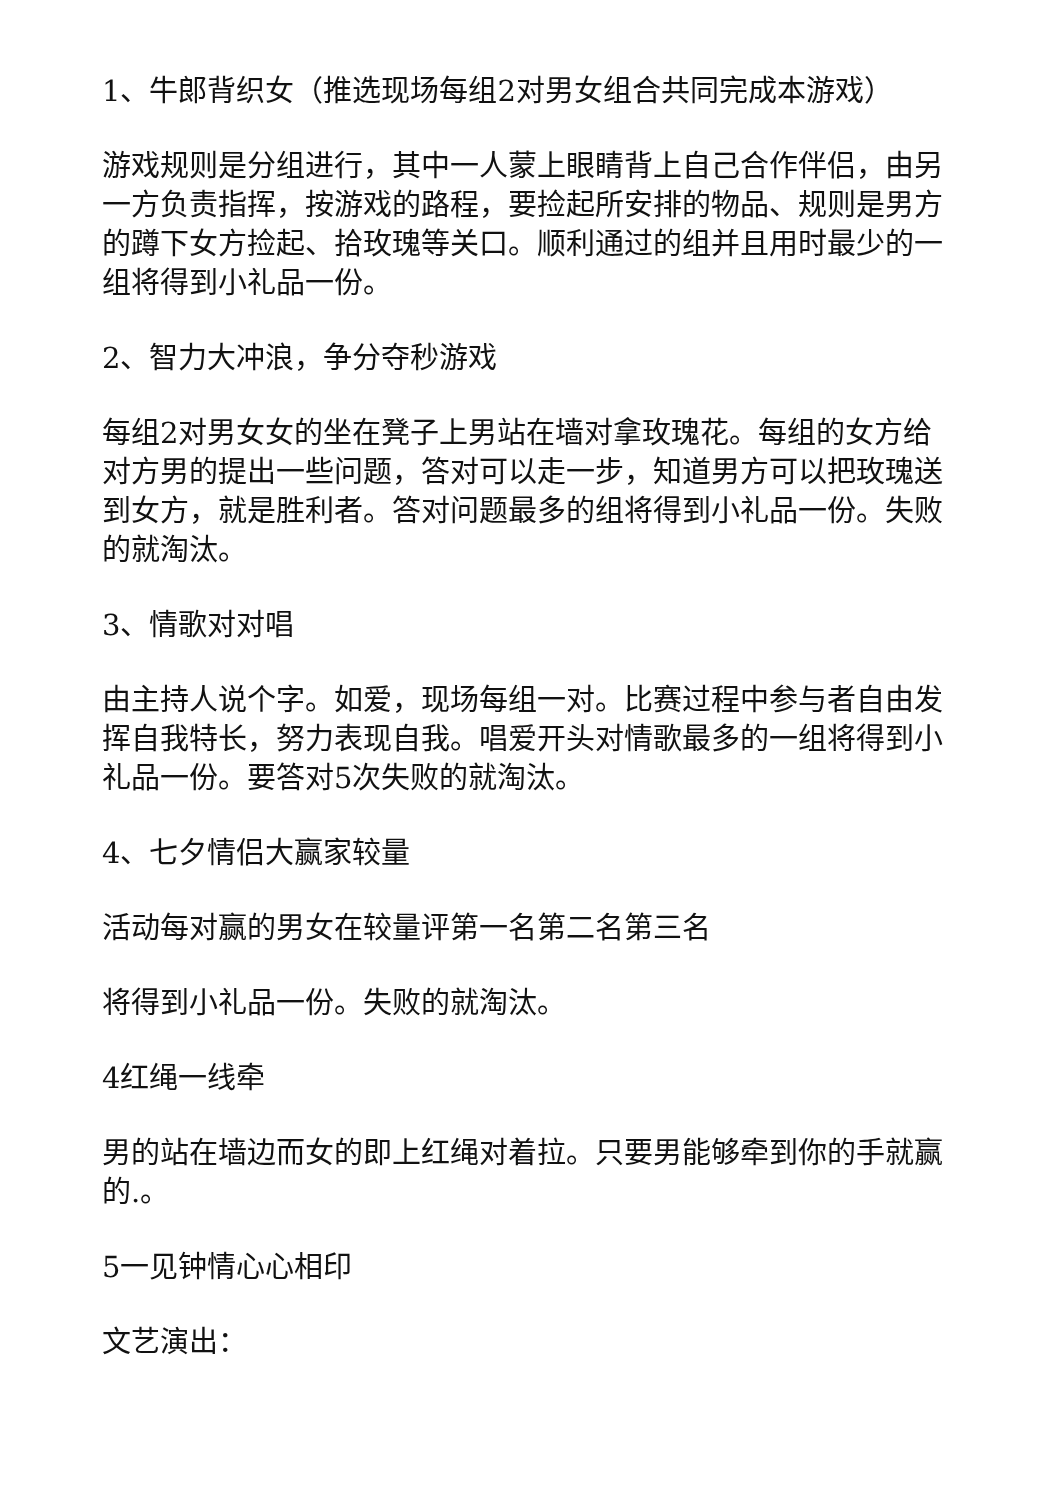1、牛郎背织女（推选现场每组2对男女组合共同完成本游戏）
游戏规则是分组进行，其中一人蒙上眼睛背上自己合作伴侣，由另一方负责指挥，按游戏的路程，要捡起所安排的物品、规则是男方的蹲下女方捡起、拾玫瑰等关口。顺利通过的组并且用时最少的一组将得到小礼品一份。
2、智力大冲浪，争分夺秒游戏
每组2对男女女的坐在凳子上男站在墙对拿玫瑰花。每组的女方给对方男的提出一些问题，答对可以走一步，知道男方可以把玫瑰送到女方，就是胜利者。答对问题最多的组将得到小礼品一份。失败的就淘汰。
3、情歌对对唱
由主持人说个字。如爱，现场每组一对。比赛过程中参与者自由发挥自我特长，努力表现自我。唱爱开头对情歌最多的一组将得到小礼品一份。要答对5次失败的就淘汰。
4、七夕情侣大赢家较量
活动每对赢的男女在较量评第一名第二名第三名
将得到小礼品一份。失败的就淘汰。
4红绳一线牵
男的站在墙边而女的即上红绳对着拉。只要男能够牵到你的手就赢的.。
5一见钟情心心相印
文艺演出：